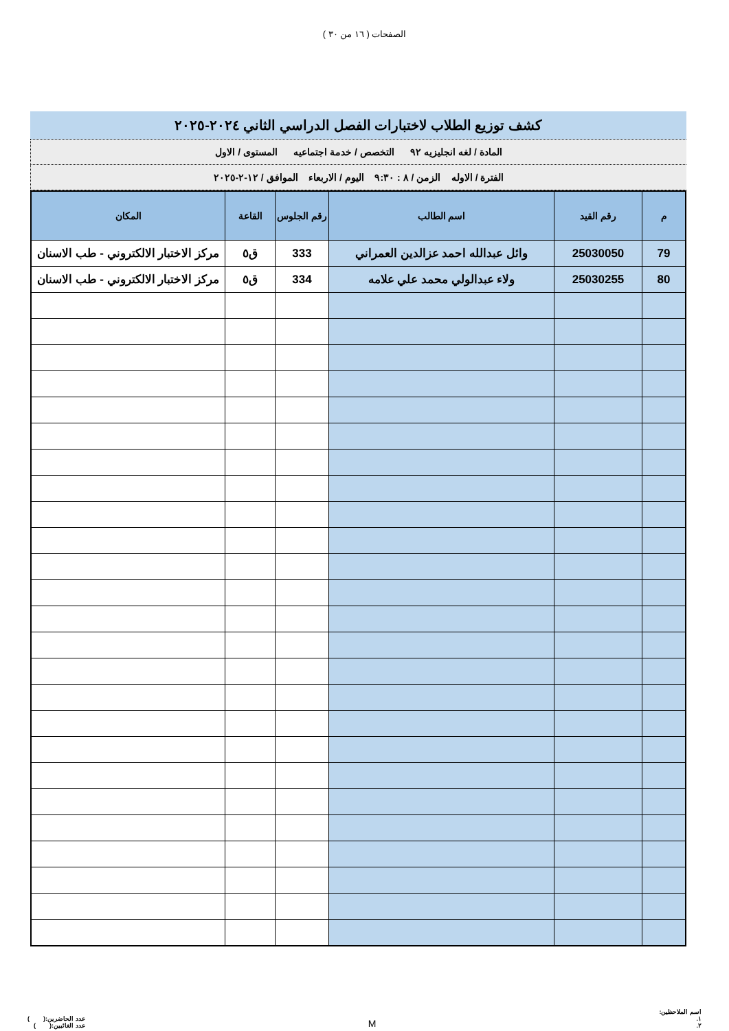الصفحات ( ١٦ من ٣٠ )
كشف توزيع الطلاب لاختبارات الفصل الدراسي الثاني ٢٠٢٤-٢٠٢٥
المادة / لغه انجليزيه ٩٢ التخصص / خدمة اجتماعيه المستوى / الاول
الفترة / الاوله الزمن / ٨ : ٩:٣٠ اليوم / الاربعاء الموافق / ١٢-٢-٢٠٢٥
| م | رقم القيد | اسم الطالب | رقم الجلوس | القاعة | المكان |
| --- | --- | --- | --- | --- | --- |
| 79 | 25030050 | وائل عبدالله احمد عزالدين العمراني | 333 | ق٥ | مركز الاختبار الالكتروني - طب الاسنان |
| 80 | 25030255 | ولاء عبدالولي محمد علي علامه | 334 | ق٥ | مركز الاختبار الالكتروني - طب الاسنان |
اسم الملاحظين:
١.
٢.
M
عدد الحاضرين:( )
عدد الغائبين:( )